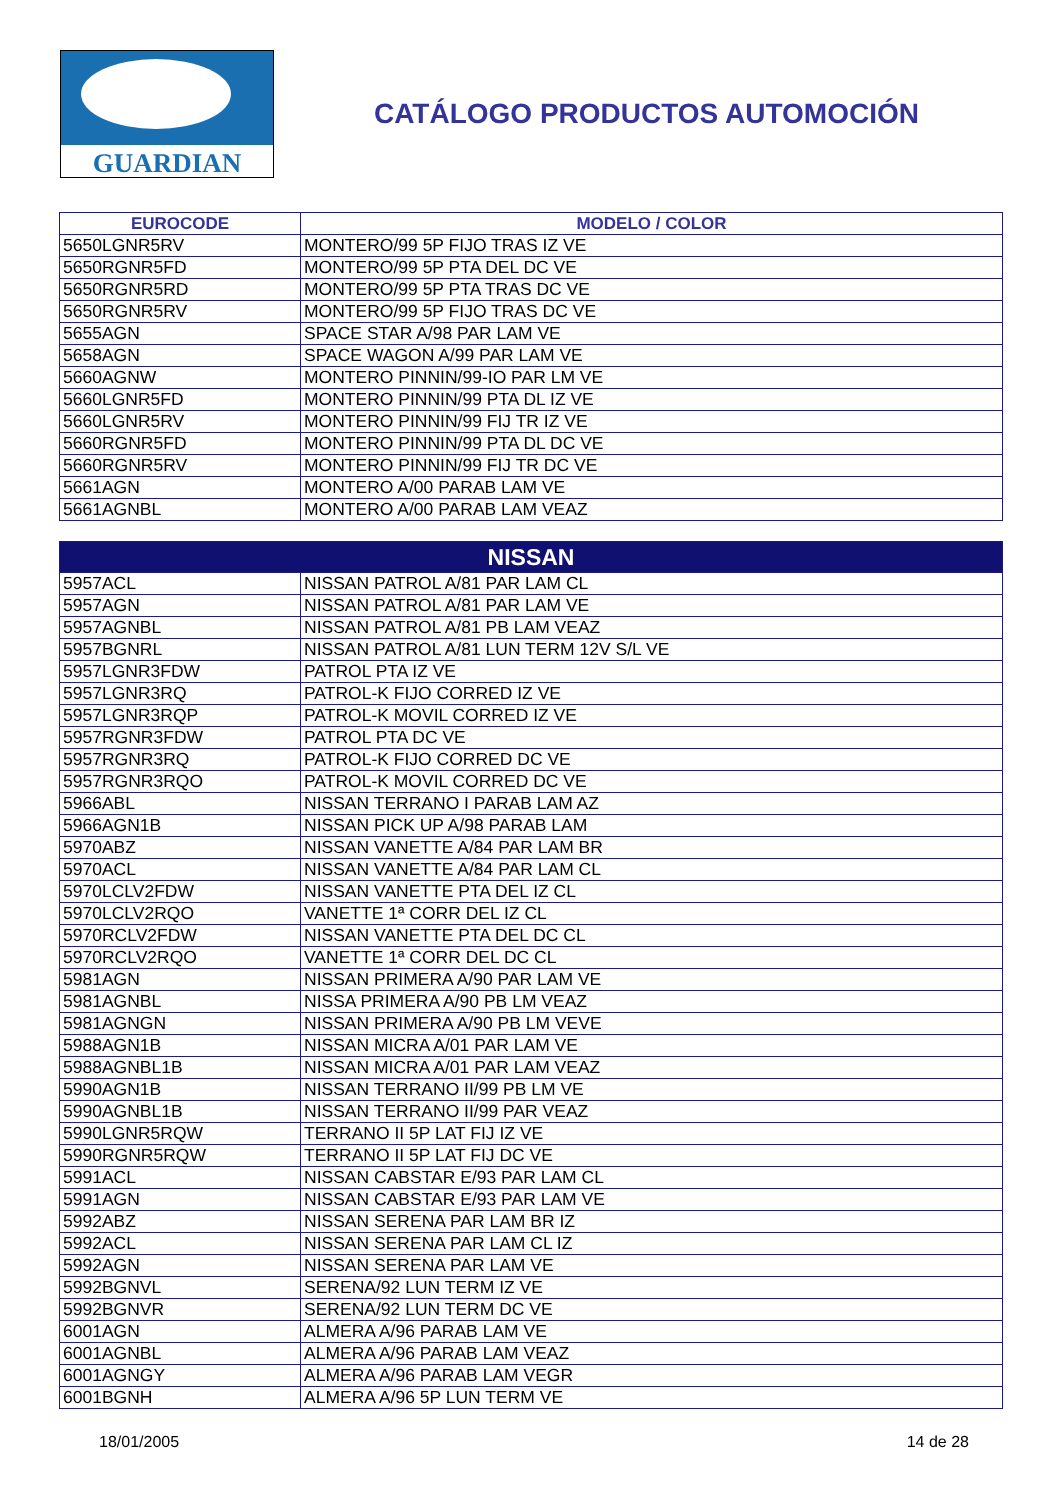GUARDIAN
CATÁLOGO PRODUCTOS AUTOMOCIÓN
| EUROCODE | MODELO / COLOR |
| --- | --- |
| 5650LGNR5RV | MONTERO/99 5P FIJO TRAS IZ VE |
| 5650RGNR5FD | MONTERO/99 5P PTA DEL DC VE |
| 5650RGNR5RD | MONTERO/99 5P PTA TRAS DC VE |
| 5650RGNR5RV | MONTERO/99 5P FIJO TRAS DC VE |
| 5655AGN | SPACE STAR A/98 PAR LAM VE |
| 5658AGN | SPACE WAGON A/99 PAR LAM VE |
| 5660AGNW | MONTERO PINNIN/99-IO PAR LM VE |
| 5660LGNR5FD | MONTERO PINNIN/99 PTA DL IZ VE |
| 5660LGNR5RV | MONTERO PINNIN/99 FIJ TR IZ VE |
| 5660RGNR5FD | MONTERO PINNIN/99 PTA DL DC VE |
| 5660RGNR5RV | MONTERO PINNIN/99 FIJ TR DC VE |
| 5661AGN | MONTERO A/00 PARAB LAM VE |
| 5661AGNBL | MONTERO A/00 PARAB LAM VEAZ |
| NISSAN | |
| --- | --- |
| 5957ACL | NISSAN PATROL A/81 PAR LAM CL |
| 5957AGN | NISSAN PATROL A/81 PAR LAM VE |
| 5957AGNBL | NISSAN PATROL A/81 PB LAM VEAZ |
| 5957BGNRL | NISSAN PATROL A/81 LUN TERM 12V S/L VE |
| 5957LGNR3FDW | PATROL PTA IZ VE |
| 5957LGNR3RQ | PATROL-K FIJO CORRED IZ VE |
| 5957LGNR3RQP | PATROL-K MOVIL CORRED IZ VE |
| 5957RGNR3FDW | PATROL PTA DC VE |
| 5957RGNR3RQ | PATROL-K FIJO CORRED DC VE |
| 5957RGNR3RQO | PATROL-K MOVIL CORRED DC VE |
| 5966ABL | NISSAN TERRANO I PARAB LAM AZ |
| 5966AGN1B | NISSAN PICK UP A/98 PARAB LAM |
| 5970ABZ | NISSAN VANETTE A/84 PAR LAM BR |
| 5970ACL | NISSAN VANETTE A/84 PAR LAM CL |
| 5970LCLV2FDW | NISSAN VANETTE PTA DEL IZ CL |
| 5970LCLV2RQO | VANETTE 1ª CORR DEL IZ CL |
| 5970RCLV2FDW | NISSAN VANETTE PTA DEL DC CL |
| 5970RCLV2RQO | VANETTE 1ª CORR DEL DC CL |
| 5981AGN | NISSAN PRIMERA A/90 PAR LAM VE |
| 5981AGNBL | NISSA PRIMERA A/90 PB LM VEAZ |
| 5981AGNGN | NISSAN PRIMERA A/90 PB LM VEVE |
| 5988AGN1B | NISSAN MICRA A/01 PAR LAM VE |
| 5988AGNBL1B | NISSAN MICRA A/01 PAR LAM VEAZ |
| 5990AGN1B | NISSAN TERRANO II/99 PB LM VE |
| 5990AGNBL1B | NISSAN TERRANO II/99 PAR VEAZ |
| 5990LGNR5RQW | TERRANO II 5P LAT FIJ IZ VE |
| 5990RGNR5RQW | TERRANO II 5P LAT FIJ DC VE |
| 5991ACL | NISSAN CABSTAR E/93 PAR LAM CL |
| 5991AGN | NISSAN CABSTAR E/93 PAR LAM VE |
| 5992ABZ | NISSAN SERENA PAR LAM BR IZ |
| 5992ACL | NISSAN SERENA PAR LAM CL IZ |
| 5992AGN | NISSAN SERENA PAR LAM VE |
| 5992BGNVL | SERENA/92 LUN TERM IZ VE |
| 5992BGNVR | SERENA/92 LUN TERM DC VE |
| 6001AGN | ALMERA A/96 PARAB LAM VE |
| 6001AGNBL | ALMERA A/96 PARAB LAM VEAZ |
| 6001AGNGY | ALMERA A/96 PARAB LAM VEGR |
| 6001BGNH | ALMERA A/96 5P LUN TERM VE |
18/01/2005 14 de 28